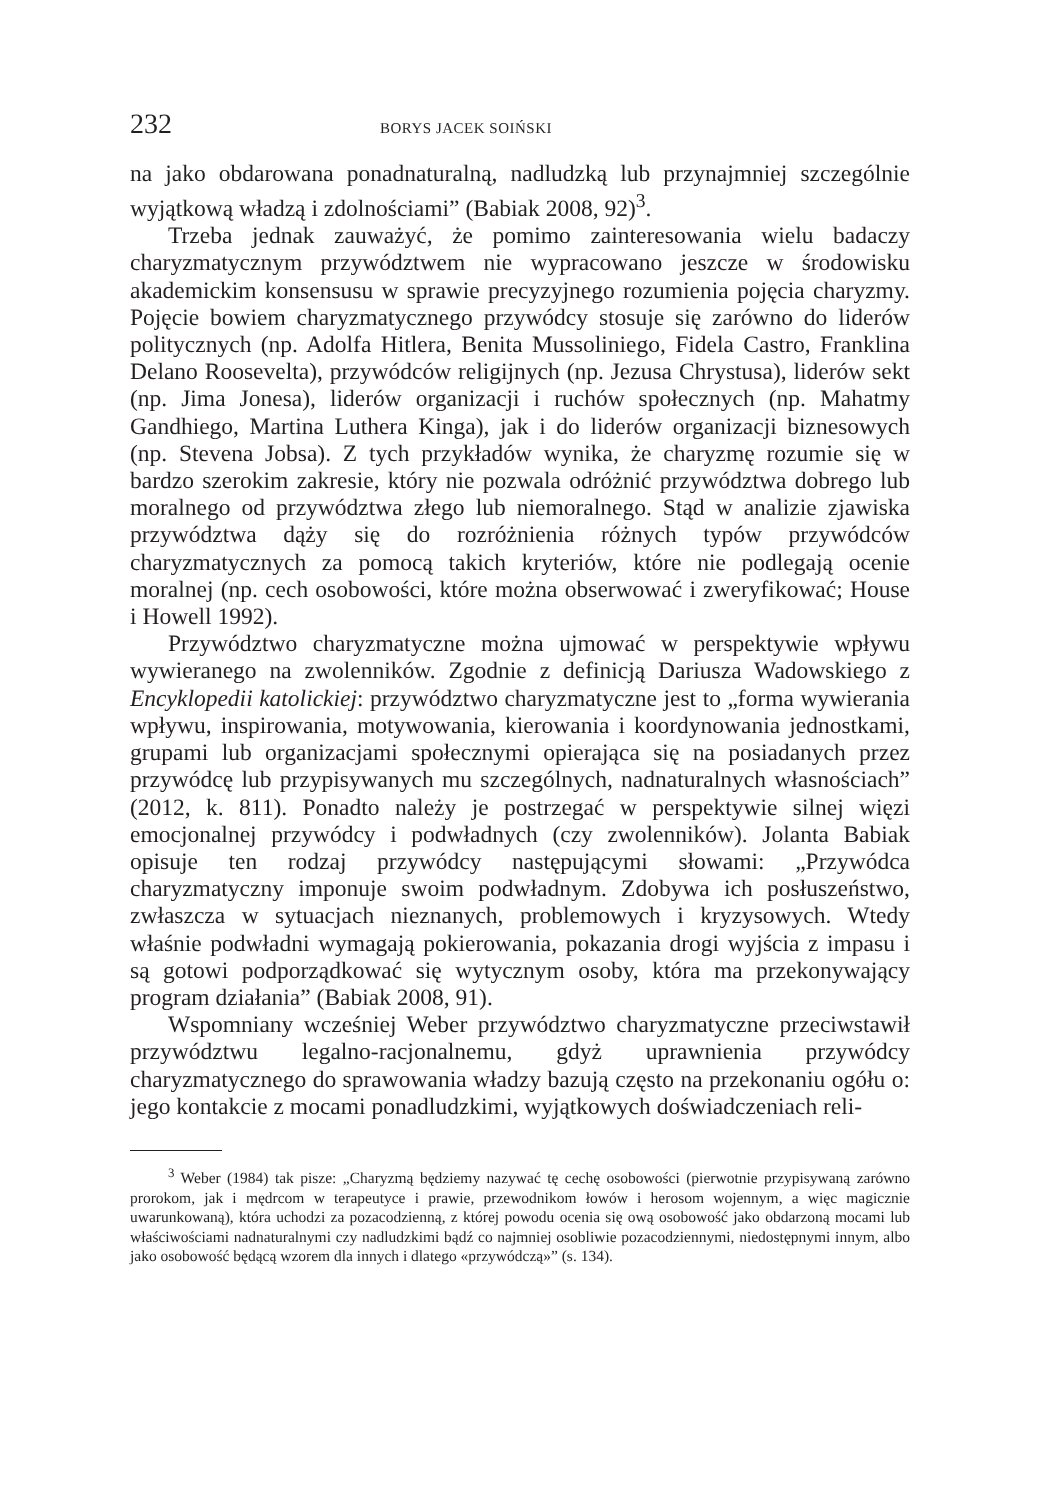232 BORYS JACEK SOIŃSKI
na jako obdarowana ponadnaturalną, nadludzką lub przynajmniej szczególnie wyjątkową władzą i zdolnościami” (Babiak 2008, 92)<sup>3</sup>.
Trzeba jednak zauważyć, że pomimo zainteresowania wielu badaczy charyzmatycznym przywództwem nie wypracowano jeszcze w środowisku akademickim konsensusu w sprawie precyzyjnego rozumienia pojęcia charyzmy. Pojęcie bowiem charyzmatycznego przywódcy stosuje się zarówno do liderów politycznych (np. Adolfa Hitlera, Benita Mussoliniego, Fidela Castro, Franklina Delano Roosevelta), przywódców religijnych (np. Jezusa Chrystusa), liderów sekt (np. Jima Jonesa), liderów organizacji i ruchów społecznych (np. Mahatmy Gandhiego, Martina Luthera Kinga), jak i do liderów organizacji biznesowych (np. Stevena Jobsa). Z tych przykładów wynika, że charyzmę rozumie się w bardzo szerokim zakresie, który nie pozwala odróżnić przywództwa dobrego lub moralnego od przywództwa złego lub niemoralnego. Stąd w analizie zjawiska przywództwa dąży się do rozróżnienia różnych typów przywódców charyzmatycznych za pomocą takich kryteriów, które nie podlegają ocenie moralnej (np. cech osobowości, które można obserwować i zweryfikować; House i Howell 1992).
Przywództwo charyzmatyczne można ujmować w perspektywie wpływu wywieranego na zwolenników. Zgodnie z definicją Dariusza Wadowskiego z Encyklopedii katolickiej: przywództwo charyzmatyczne jest to „forma wywierania wpływu, inspirowania, motywowania, kierowania i koordynowania jednostkami, grupami lub organizacjami społecznymi opierająca się na posiadanych przez przywódcę lub przypisywanych mu szczególnych, nadnaturalnych własnościach” (2012, k. 811). Ponadto należy je postrzegać w perspektywie silnej więzi emocjonalnej przywódcy i podwładnych (czy zwolenników). Jolanta Babiak opisuje ten rodzaj przywódcy następującymi słowami: „Przywódca charyzmatyczny imponuje swoim podwładnym. Zdobywa ich posłuszeństwo, zwłaszcza w sytuacjach nieznanych, problemowych i kryzysowych. Wtedy właśnie podwładni wymagają pokierowania, pokazania drogi wyjścia z impasu i są gotowi podporządkować się wytycznym osoby, która ma przekonywający program działania” (Babiak 2008, 91).
Wspomniany wcześniej Weber przywództwo charyzmatyczne przeciwstawił przywództwu legalno-racjonalnemu, gdyż uprawnienia przywódcy charyzmatycznego do sprawowania władzy bazują często na przekonaniu ogółu o: jego kontakcie z mocami ponadludzkimi, wyjątkowych doświadczeniach reli-
<sup>3</sup> Weber (1984) tak pisze: „Charyzmą będziemy nazywać tę cechę osobowości (pierwotnie przypisywaną zarówno prorokom, jak i mędrcom w terapeutyce i prawie, przewodnikom łowów i herosom wojennym, a więc magicznie uwarunkowaną), która uchodzi za pozacodzienną, z której powodu ocenia się ową osobowość jako obdarzoną mocami lub właściwościami nadnaturalnymi czy nadludzkimi bądź co najmniej osobliwie pozacodziennymi, niedostępnymi innym, albo jako osobowość będącą wzorem dla innych i dlatego «przywódczą»” (s. 134).